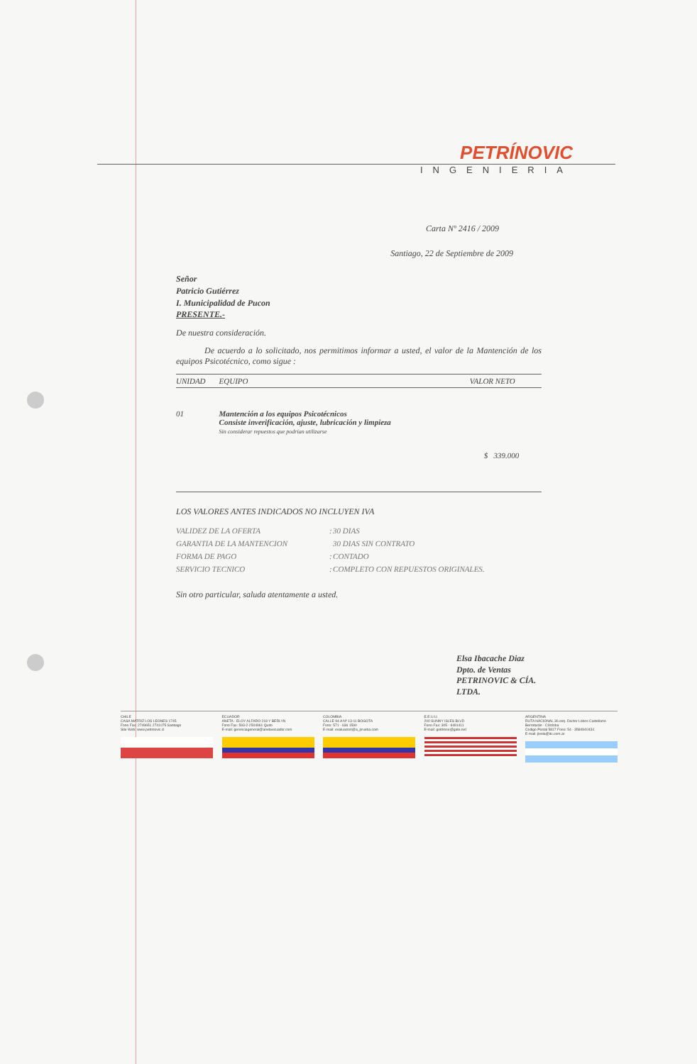PETRÍNOVIC
INGENIERIA
Carta Nº 2416 / 2009
Santiago, 22 de Septiembre de 2009
Señor
Patricio Gutiérrez
I. Municipalidad de Pucon
PRESENTE.-
De nuestra consideración.
De acuerdo a lo solicitado, nos permitimos informar a usted, el valor de la Mantención de los equipos Psicotécnico, como sigue :
| UNIDAD | EQUIPO | VALOR NETO |
| --- | --- | --- |
| 01 | Mantención a los equipos Psicotécnicos Consiste inverificación, ajuste, lubricación y limpieza Sin considerar repuestos que podrían utilizarse | |
| | | $ 339.000 |
LOS VALORES ANTES INDICADOS NO INCLUYEN IVA
| VALIDEZ DE LA OFERTA | : | 30 DIAS |
| GARANTIA DE LA MANTENCION | | 30 DIAS SIN CONTRATO |
| FORMA DE PAGO | : | CONTADO |
| SERVICIO TECNICO | : | COMPLETO CON REPUESTOS ORIGINALES. |
Sin otro particular, saluda atentamente a usted.
Elsa Ibacache Diaz
Dpto. de Ventas
PETRINOVIC & CÍA. LTDA.
CHILE
CASA MATRIZ LOS LEONES 1745
Fono Fax: 2749651 2741075 Santiago
Site Web: www.petrinovic.cl
ECUADOR
ANETA - ELOY ALFARO 218 Y BERLYN
Fono Fax: 593-2-2504961 Quito
E-mail: gerenciageneral@anetaecuador.com
COLOMBIA
CALLE 94 A Nº 13-11 BOGOTA
Fono: 571 - 636 1590
E-mail: evaluacion@a_prueba.com
E.E.U.U.
200 SUNNY ISLES BLVD
Fono-Fax: 305 - 9491411
E-mail: goldrose@gate.net
ARGENTINA
RUTA NACIONAL 36 esq. Doctor Lobos Castellano
Berrotarán - Córdoba
Codigo Postal 5817 Fono: 54 - 3584940434
E-mail: jlesta@itc.com.ar